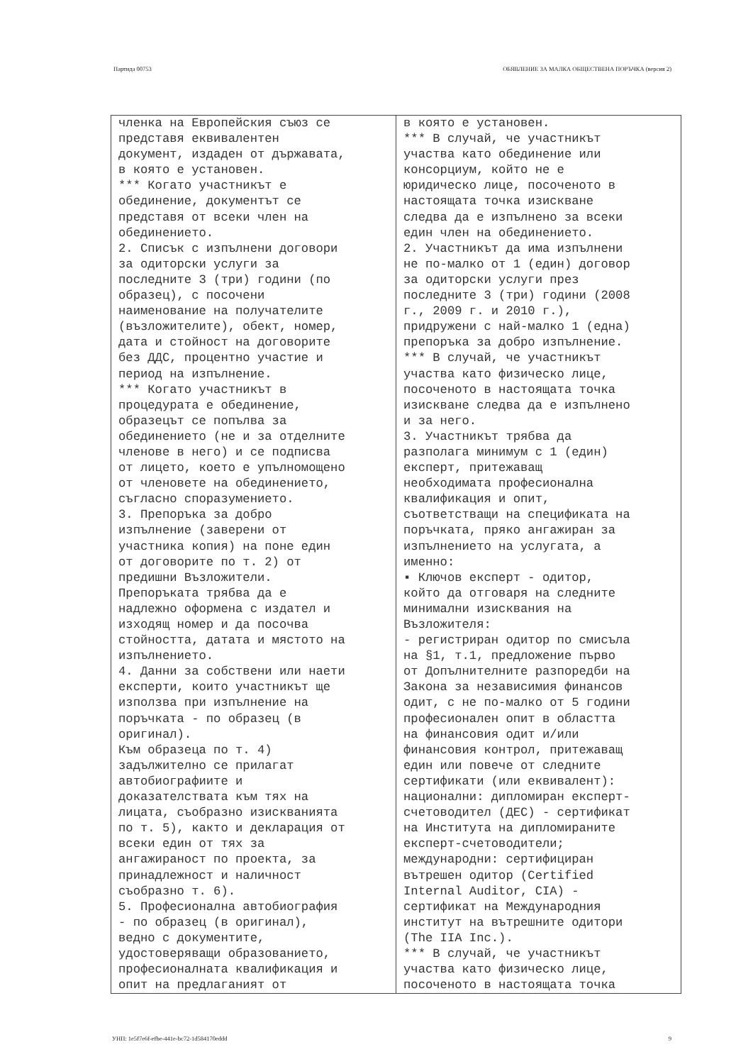Партида 00753 ОБЯВЛЕНИЕ ЗА МАЛКА ОБЩЕСТВЕНА ПОРЪЧКА (версия 2)
| членка на Европейския съюз се представя еквивалентен документ, издаден от държавата, в която е установен. *** Когато участникът е обединение, документът се представя от всеки член на обединението. 2. Списък с изпълнени договори за одиторски услуги за последните 3 (три) години (по образец), с посочени наименование на получателите (възложителите), обект, номер, дата и стойност на договорите без ДДС, процентно участие и период на изпълнение. *** Когато участникът в процедурата е обединение, образецът се попълва за обединението (не и за отделните членове в него) и се подписва от лицето, което е упълномощено от членовете на обединението, съгласно споразумението. 3. Препоръка за добро изпълнение (заверени от участника копия) на поне един от договорите по т. 2) от предишни Възложители. Препоръката трябва да е надлежно оформена с издател и изходящ номер и да посочва стойността, датата и мястото на изпълнението. 4. Данни за собствени или наети експерти, които участникът ще използва при изпълнение на поръчката - по образец (в оригинал). Към образеца по т. 4) задължително се прилагат автобиографиите и доказателствата към тях на лицата, съобразно изискванията по т. 5), както и декларация от всеки един от тях за ангажираност по проекта, за принадлежност и наличност съобразно т. 6). 5. Професионална автобиография - по образец (в оригинал), ведно с документите, удостоверяващи образованието, професионалната квалификация и опит на предлаганият от | в която е установен. *** В случай, че участникът участва като обединение или консорциум, който не е юридическо лице, посоченото в настоящата точка изискване следва да е изпълнено за всеки един член на обединението. 2. Участникът да има изпълнени не по-малко от 1 (един) договор за одиторски услуги през последните 3 (три) години (2008 г., 2009 г. и 2010 г.), придружени с най-малко 1 (една) препоръка за добро изпълнение. *** В случай, че участникът участва като физическо лице, посоченото в настоящата точка изискване следва да е изпълнено и за него. 3. Участникът трябва да разполага минимум с 1 (един) експерт, притежаващ необходимата професионална квалификация и опит, съответстващи на спецификата на поръчката, пряко ангажиран за изпълнението на услугата, а именно: ▪ Ключов експерт - одитор, който да отговаря на следните минимални изисквания на Възложителя: - регистриран одитор по смисъла на §1, т.1, предложение първо от Допълнителните разпоредби на Закона за независимия финансов одит, с не по-малко от 5 години професионален опит в областта на финансовия одит и/или финансовия контрол, притежаващ един или повече от следните сертификати (или еквивалент): национални: дипломиран експерт- счетоводител (ДЕС) - сертификат на Института на дипломираните експерт-счетоводители; международни: сертифициран вътрешен одитор (Certified Internal Auditor, CIA) - сертификат на Международния институт на вътрешните одитори (The IIA Inc.). *** В случай, че участникът участва като физическо лице, посоченото в настоящата точка |
УНП: 1e5f7e6f-efbe-441e-bc72-1d584170eddd 9